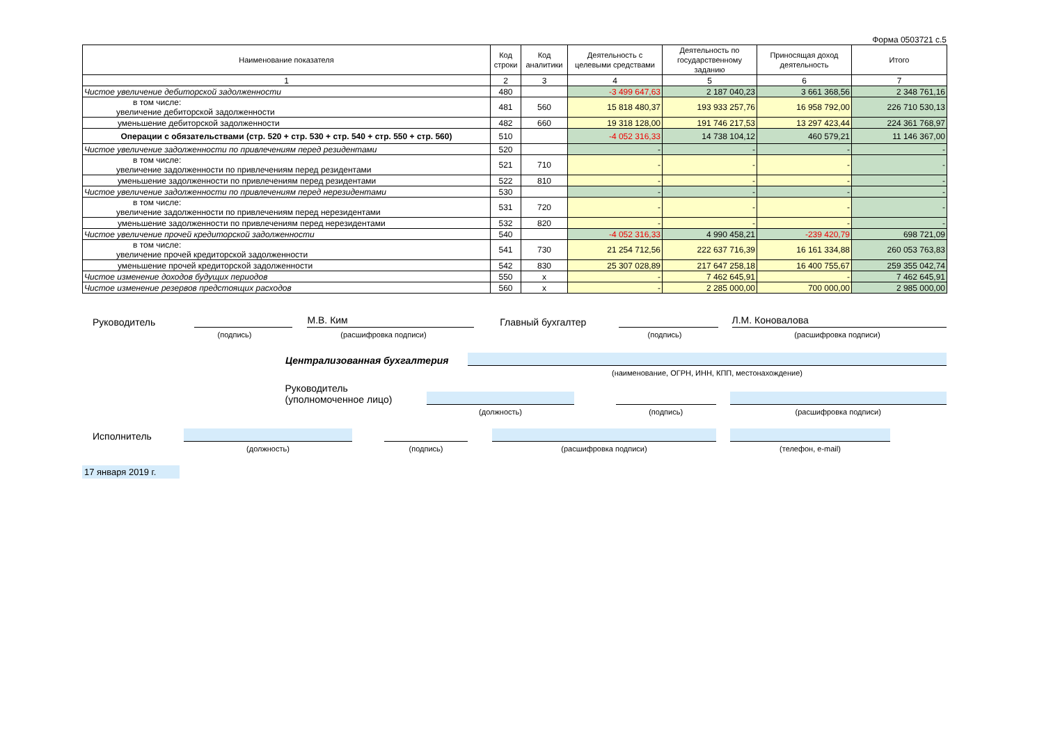Форма 0503721 с.5
| Наименование показателя | Код строки | Код аналитики | Деятельность с целевыми средствами | Деятельность по государственному заданию | Приносящая доход деятельность | Итого |
| --- | --- | --- | --- | --- | --- | --- |
| 1 | 2 | 3 | 4 | 5 | 6 | 7 |
| Чистое увеличение дебиторской задолженности | 480 | | -3 499 647,63 | 2 187 040,23 | 3 661 368,56 | 2 348 761,16 |
| в том числе: увеличение дебиторской задолженности | 481 | 560 | 15 818 480,37 | 193 933 257,76 | 16 958 792,00 | 226 710 530,13 |
| уменьшение дебиторской задолженности | 482 | 660 | 19 318 128,00 | 191 746 217,53 | 13 297 423,44 | 224 361 768,97 |
| Операции с обязательствами (стр. 520 + стр. 530 + стр. 540 + стр. 550 + стр. 560) | 510 | | -4 052 316,33 | 14 738 104,12 | 460 579,21 | 11 146 367,00 |
| Чистое увеличение задолженности по привлечениям перед резидентами | 520 | | - | - | - | - |
| в том числе: увеличение задолженности по привлечениям перед резидентами | 521 | 710 | - | - | - | - |
| уменьшение задолженности по привлечениям перед резидентами | 522 | 810 | - | - | - | - |
| Чистое увеличение задолженности по привлечениям перед нерезидентами | 530 | | - | - | - | - |
| в том числе: увеличение задолженности по привлечениям перед нерезидентами | 531 | 720 | - | - | - | - |
| уменьшение задолженности по привлечениям перед нерезидентами | 532 | 820 | - | - | - | - |
| Чистое увеличение прочей кредиторской задолженности | 540 | | -4 052 316,33 | 4 990 458,21 | -239 420,79 | 698 721,09 |
| в том числе: увеличение прочей кредиторской задолженности | 541 | 730 | 21 254 712,56 | 222 637 716,39 | 16 161 334,88 | 260 053 763,83 |
| уменьшение прочей кредиторской задолженности | 542 | 830 | 25 307 028,89 | 217 647 258,18 | 16 400 755,67 | 259 355 042,74 |
| Чистое изменение доходов будущих периодов | 550 | x | - | 7 462 645,91 | - | 7 462 645,91 |
| Чистое изменение резервов предстоящих расходов | 560 | x | - | 2 285 000,00 | 700 000,00 | 2 985 000,00 |
Руководитель М.В. Ким Главный бухгалтер Л.М. Коновалова
(подпись) (расшифровка подписи) (подпись) (расшифровка подписи)
Централизованная бухгалтерия
(наименование, ОГРН, ИНН, КПП, местонахождение)
Руководитель
(уполномоченное лицо)
(должность) (подпись) (расшифровка подписи)
Исполнитель
(должность) (подпись) (расшифровка подписи) (телефон, e-mail)
17 января 2019 г.